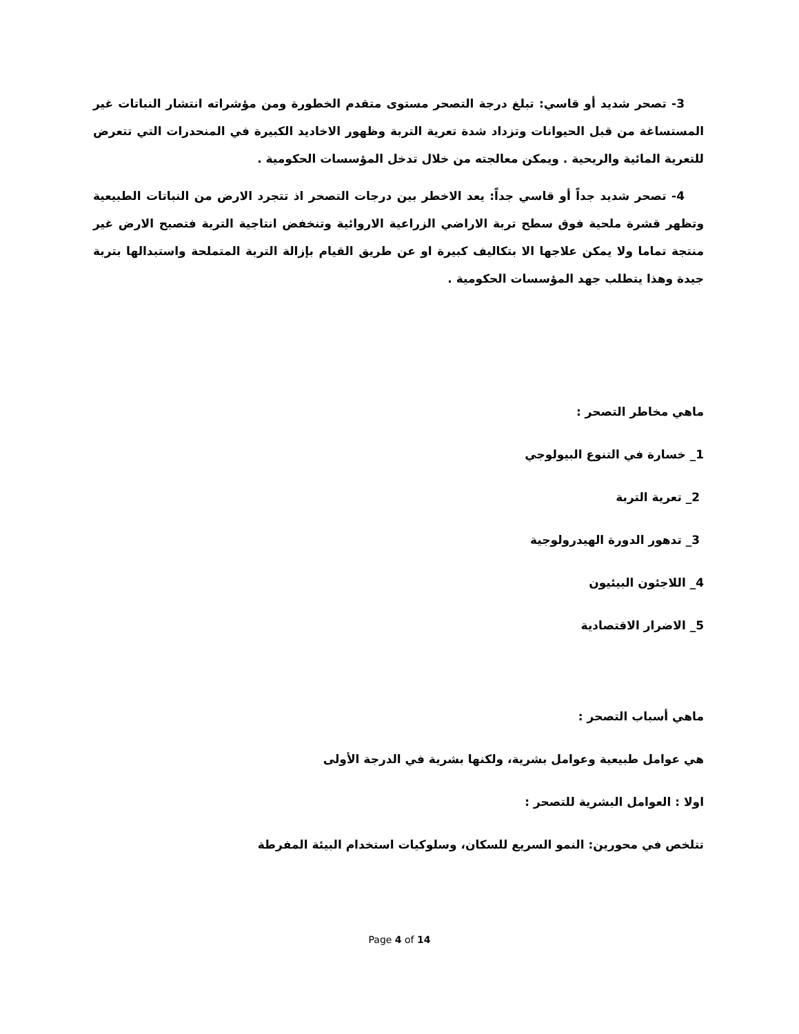3- تصحر شديد أو قاسي: تبلغ درجة التصحر مستوى متقدم الخطورة ومن مؤشراته انتشار النباتات غير المستساغة من قبل الحيوانات وتزداد شدة تعرية التربة وظهور الاخاديد الكبيرة في المنحدرات التي تتعرض للتعرية المائية والريحية . ويمكن معالجته من خلال تدخل المؤسسات الحكومية .
4- تصحر شديد جداً أو قاسي جداً: يعد الاخطر بين درجات التصحر اذ تتجرد الارض من النباتات الطبيعية وتظهر قشرة ملحية فوق سطح تربة الاراضي الزراعية الاروائية وتنخفض انتاجية التربة فتصبح الارض غير منتجة تماما ولا يمكن علاجها الا بتكاليف كبيرة او عن طريق القيام بإزالة التربة المتملحة واستبدالها بتربة جيدة وهذا يتطلب جهد المؤسسات الحكومية .
ماهي مخاطر التصحر :
1_ خسارة في التنوع البيولوجي
2_ تعرية التربة
3_ تدهور الدورة الهيدرولوجية
4_ اللاجئون البيئيون
5_ الاضرار الاقتصادية
ماهي أسباب التصحر :
هي عوامل طبيعية وعوامل بشرية، ولكنها بشرية في الدرجة الأولى
اولا : العوامل البشرية للتصحر :
تتلخص في محورين: النمو السريع للسكان، وسلوكيات استخدام البيئة المفرطة
Page 4 of 14